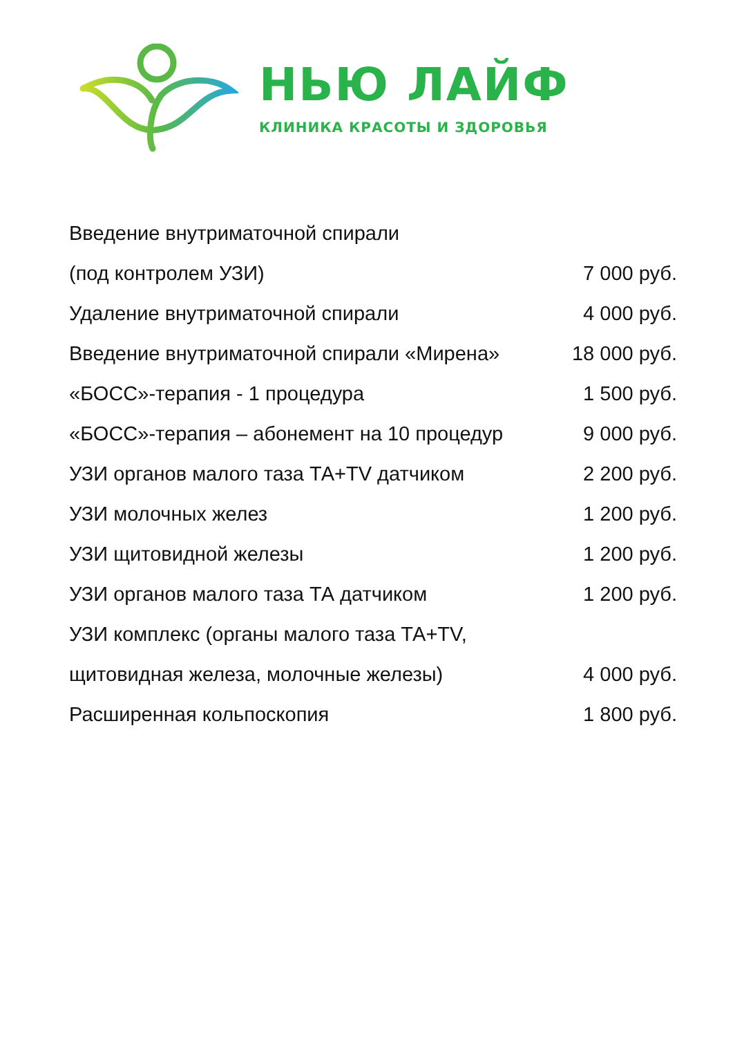НЬЮ ЛАЙФ
КЛИНИКА КРАСОТЫ И ЗДОРОВЬЯ
| Введение внутриматочной спирали | |
| (под контролем УЗИ) | 7 000 руб. |
| Удаление внутриматочной спирали | 4 000 руб. |
| Введение внутриматочной спирали «Мирена» | 18 000 руб. |
| «БОСС»-терапия - 1 процедура | 1 500 руб. |
| «БОСС»-терапия – абонемент на 10 процедур | 9 000 руб. |
| УЗИ органов малого таза ТА+TV датчиком | 2 200 руб. |
| УЗИ молочных желез | 1 200 руб. |
| УЗИ щитовидной железы | 1 200 руб. |
| УЗИ органов малого таза ТА датчиком | 1 200 руб. |
| УЗИ комплекс (органы малого таза ТА+TV, | |
| щитовидная железа, молочные железы) | 4 000 руб. |
| Расширенная кольпоскопия | 1 800 руб. |